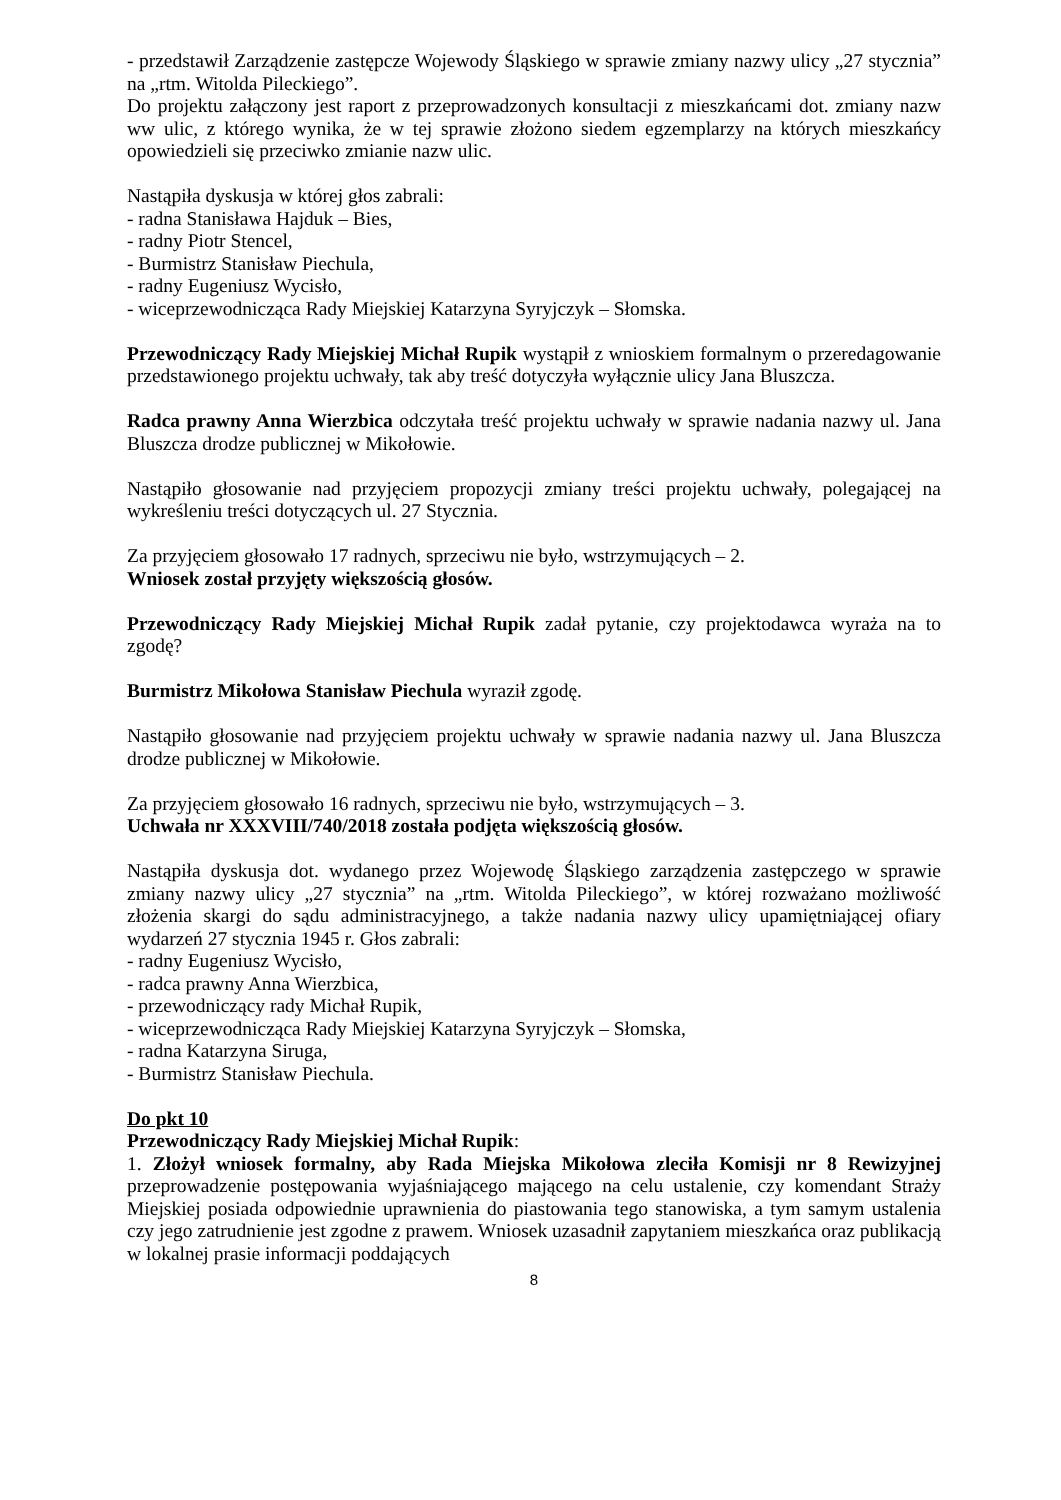- przedstawił Zarządzenie zastępcze Wojewody Śląskiego w sprawie zmiany nazwy ulicy „27 stycznia” na „rtm. Witolda Pileckiego”.
Do projektu załączony jest raport z przeprowadzonych konsultacji z mieszkańcami dot. zmiany nazw ww ulic, z którego wynika, że w tej sprawie złożono siedem egzemplarzy na których mieszkańcy opowiedzieli się przeciwko zmianie nazw ulic.
Nastąpiła dyskusja w której głos zabrali:
- radna Stanisława Hajduk – Bies,
- radny Piotr Stencel,
- Burmistrz Stanisław Piechula,
- radny Eugeniusz Wycisło,
- wiceprzewodnicząca Rady Miejskiej Katarzyna Syryjczyk – Słomska.
Przewodniczący Rady Miejskiej Michał Rupik wystąpił z wnioskiem formalnym o przeredagowanie przedstawionego projektu uchwały, tak aby treść dotyczyła wyłącznie ulicy Jana Bluszcza.
Radca prawny Anna Wierzbica odczytała treść projektu uchwały w sprawie nadania nazwy ul. Jana Bluszcza drodze publicznej w Mikołowie.
Nastąpiło głosowanie nad przyjęciem propozycji zmiany treści projektu uchwały, polegającej na wykreśleniu treści dotyczących ul. 27 Stycznia.
Za przyjęciem głosowało 17 radnych, sprzeciwu nie było, wstrzymujących – 2.
Wniosek został przyjęty większością głosów.
Przewodniczący Rady Miejskiej Michał Rupik zadał pytanie, czy projektodawca wyraża na to zgodę?
Burmistrz Mikołowa Stanisław Piechula wyraził zgodę.
Nastąpiło głosowanie nad przyjęciem projektu uchwały w sprawie nadania nazwy ul. Jana Bluszcza drodze publicznej w Mikołowie.
Za przyjęciem głosowało 16 radnych, sprzeciwu nie było, wstrzymujących – 3.
Uchwała nr XXXVIII/740/2018 została podjęta większością głosów.
Nastąpiła dyskusja dot. wydanego przez Wojewodę Śląskiego zarządzenia zastępczego w sprawie zmiany nazwy ulicy „27 stycznia” na „rtm. Witolda Pileckiego”, w której rozważano możliwość złożenia skargi do sądu administracyjnego, a także nadania nazwy ulicy upamiętniającej ofiary wydarzeń 27 stycznia 1945 r. Głos zabrali:
- radny Eugeniusz Wycisło,
- radca prawny Anna Wierzbica,
- przewodniczący rady Michał Rupik,
- wiceprzewodnicząca Rady Miejskiej Katarzyna Syryjczyk – Słomska,
- radna Katarzyna Siruga,
- Burmistrz Stanisław Piechula.
Do pkt 10
Przewodniczący Rady Miejskiej Michał Rupik:
1. Złożył wniosek formalny, aby Rada Miejska Mikołowa zleciła Komisji nr 8 Rewizyjnej przeprowadzenie postępowania wyjaśniającego mającego na celu ustalenie, czy komendant Straży Miejskiej posiada odpowiednie uprawnienia do piastowania tego stanowiska, a tym samym ustalenia czy jego zatrudnienie jest zgodne z prawem. Wniosek uzasadnił zapytaniem mieszkańca oraz publikacją w lokalnej prasie informacji poddających
8